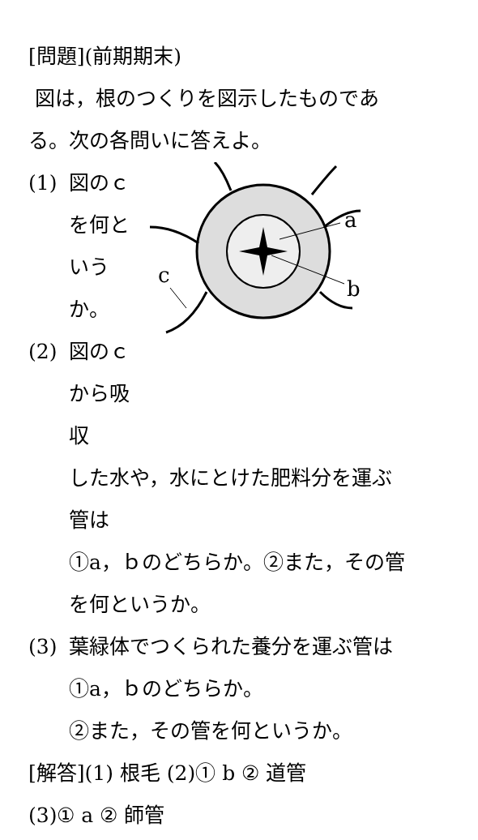[問題](前期期末)
図は，根のつくりを図示したものであ
る。次の各問いに答えよ。
(1) 図のｃを何というか。
(2) 図のｃから吸収
a
b
c
した水や，水にとけた肥料分を運ぶ
管は
①a，ｂのどちらか。②また，その管
を何というか。
(3) 葉緑体でつくられた養分を運ぶ管は
①a，ｂのどちらか。
②また，その管を何というか。
[解答](1) 根毛 (2)① b ② 道管
(3)① a ② 師管